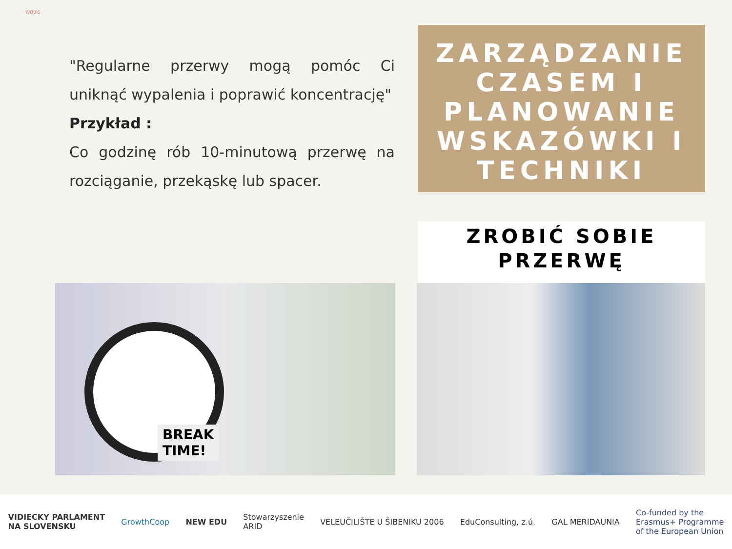WOBIS
"Regularne przerwy mogą pomóc Ci uniknąć wypalenia i poprawić koncentrację"
Przykład :
Co godzinę rób 10-minutową przerwę na rozciąganie, przekąskę lub spacer.
ZARZĄDZANIE CZASEM I PLANOWANIE WSKAZÓWKI I TECHNIKI
ZROBIĆ SOBIE PRZERWĘ
BREAK
TIME!
VIDIECKY PARLAMENT
NA SLOVENSKU GrowthCoop NEW EDU Stowarzyszenie
ARID VELEUČILIŠTE U ŠIBENIKU 2006 EduConsulting, z.ú. GAL MERIDAUNIA Co-funded by the
Erasmus+ Programme
of the European Union